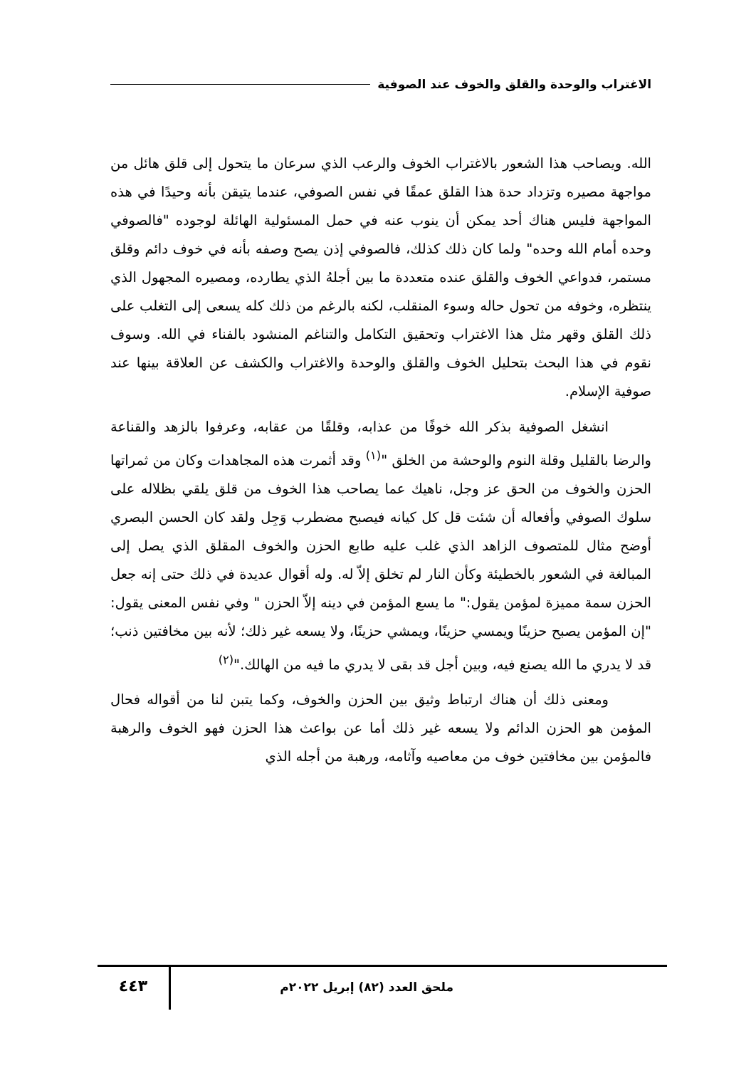الاغتراب والوحدة والقلق والخوف عند الصوفية
الله. ويصاحب هذا الشعور بالاغتراب الخوف والرعب الذي سرعان ما يتحول إلى قلق هائل من مواجهة مصيره وتزداد حدة هذا القلق عمقًا في نفس الصوفي، عندما يتيقن بأنه وحيدًا في هذه المواجهة فليس هناك أحد يمكن أن ينوب عنه في حمل المسئولية الهائلة لوجوده "فالصوفي وحده أمام الله وحده" ولما كان ذلك كذلك، فالصوفي إذن يصح وصفه بأنه في خوف دائم وقلق مستمر، فدواعي الخوف والقلق عنده متعددة ما بين أجلهُ الذي يطارده، ومصيره المجهول الذي ينتظره، وخوفه من تحول حاله وسوء المنقلب، لكنه بالرغم من ذلك كله يسعى إلى التغلب على ذلك القلق وقهر مثل هذا الاغتراب وتحقيق التكامل والتناغم المنشود بالفناء في الله. وسوف نقوم في هذا البحث بتحليل الخوف والقلق والوحدة والاغتراب والكشف عن العلاقة بينها عند صوفية الإسلام.
انشغل الصوفية بذكر الله خوفًا من عذابه، وقلقًا من عقابه، وعرفوا بالزهد والقناعة والرضا بالقليل وقلة النوم والوحشة من الخلق "<sup>(١)</sup> وقد أثمرت هذه المجاهدات وكان من ثمراتها الحزن والخوف من الحق عز وجل، ناهيك عما يصاحب هذا الخوف من قلق يلقي بظلاله على سلوك الصوفي وأفعاله أن شئت قل كل كيانه فيصبح مضطرب وَجِل ولقد كان الحسن البصري أوضح مثال للمتصوف الزاهد الذي غلب عليه طابع الحزن والخوف المقلق الذي يصل إلى المبالغة في الشعور بالخطيئة وكأن النار لم تخلق إلاّ له. وله أقوال عديدة في ذلك حتى إنه جعل الحزن سمة مميزة لمؤمن يقول:" ما يسع المؤمن في دينه إلاّ الحزن " وفي نفس المعنى يقول: "إن المؤمن يصبح حزينًا ويمسي حزينًا، ويمشي حزينًا، ولا يسعه غير ذلك؛ لأنه بين مخافتين ذنب؛ قد لا يدري ما الله يصنع فيه، وبين أجل قد بقى لا يدري ما فيه من الهالك."<sup>(٢)</sup>
ومعنى ذلك أن هناك ارتباط وثيق بين الحزن والخوف، وكما يتبن لنا من أقواله فحال المؤمن هو الحزن الدائم ولا يسعه غير ذلك أما عن بواعث هذا الحزن فهو الخوف والرهبة فالمؤمن بين مخافتين خوف من معاصيه وآثامه، ورهبة من أجله الذي
٤٤٣
ملحق العدد (٨٢) إبريل ٢٠٢٢م